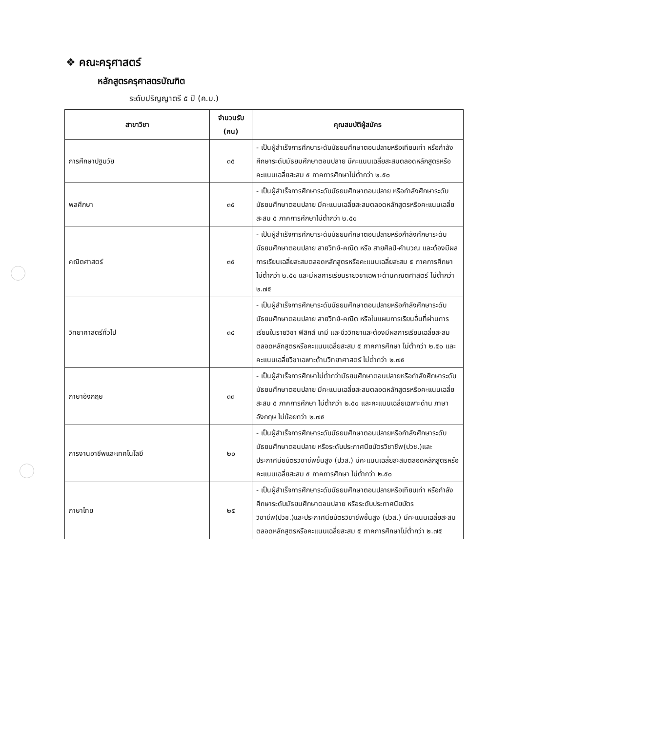❖ คณะครุศาสตร์
หลักสูตรครุศาสตรบัณฑิต
ระดับปริญญาตรี ๕ ปี (ค.บ.)
| สาขาวิชา | จำนวนรับ (คน) | คุณสมบัติผู้สมัคร |
| --- | --- | --- |
| การศึกษาปฐมวัย | ๓๕ | - เป็นผู้สำเร็จการศึกษาระดับมัธยมศึกษาตอนปลายหรือเทียบเท่า หรือกำลังศึกษาระดับมัธยมศึกษาตอนปลาย มีคะแนนเฉลี่ยสะสมตลอดหลักสูตรหรือคะแนนเฉลี่ยสะสม ๕ ภาคการศึกษาไม่ต่ำกว่า ๒.๕๐ |
| พลศึกษา | ๓๕ | - เป็นผู้สำเร็จการศึกษาระดับมัธยมศึกษาตอนปลาย หรือกำลังศึกษาระดับมัธยมศึกษาตอนปลาย มีคะแนนเฉลี่ยสะสมตลอดหลักสูตรหรือคะแนนเฉลี่ยสะสม ๕ ภาคการศึกษาไม่ต่ำกว่า ๒.๕๐ |
| คณิตศาสตร์ | ๓๕ | - เป็นผู้สำเร็จการศึกษาระดับมัธยมศึกษาตอนปลายหรือกำลังศึกษาระดับมัธยมศึกษาตอนปลาย สายวิทย์-คณิต หรือ สายศิลป์-คำนวณ และต้องมีผลการเรียนเฉลี่ยสะสมตลอดหลักสูตรหรือคะแนนเฉลี่ยสะสม ๕ ภาคการศึกษา ไม่ต่ำกว่า ๒.๕๐ และมีผลการเรียนรายวิชาเฉพาะด้านคณิตศาสตร์ ไม่ต่ำกว่า ๒.๗๕ |
| วิทยาศาสตร์ทั่วไป | ๓๔ | - เป็นผู้สำเร็จการศึกษาระดับมัธยมศึกษาตอนปลายหรือกำลังศึกษาระดับมัธยมศึกษาตอนปลาย สายวิทย์-คณิต หรือในแผนการเรียนอื่นที่ผ่านการเรียนในรายวิชา ฟิสิกส์ เคมี และชีววิทยาและต้องมีผลการเรียนเฉลี่ยสะสมตลอดหลักสูตรหรือคะแนนเฉลี่ยสะสม ๕ ภาคการศึกษา ไม่ต่ำกว่า ๒.๕๐ และคะแนนเฉลี่ยวิชาเฉพาะด้านวิทยาศาสตร์ ไม่ต่ำกว่า ๒.๗๕ |
| ภาษาอังกฤษ | ๓๓ | - เป็นผู้สำเร็จการศึกษาไม่ต่ำกว่ามัธยมศึกษาตอนปลายหรือกำลังศึกษาระดับมัธยมศึกษาตอนปลาย มีคะแนนเฉลี่ยสะสมตลอดหลักสูตรหรือคะแนนเฉลี่ยสะสม ๕ ภาคการศึกษา ไม่ต่ำกว่า ๒.๕๐ และคะแนนเฉลี่ยเฉพาะด้าน ภาษาอังกฤษ ไม่น้อยกว่า ๒.๗๕ |
| การงานอาชีพและเทคโนโลยี | ๒๐ | - เป็นผู้สำเร็จการศึกษาระดับมัธยมศึกษาตอนปลายหรือกำลังศึกษาระดับมัธยมศึกษาตอนปลาย หรือระดับประกาศนียบัตรวิชาชีพ(ปวช.)และประกาศนียบัตรวิชาชีพชั้นสูง (ปวส.) มีคะแนนเฉลี่ยสะสมตลอดหลักสูตรหรือคะแนนเฉลี่ยสะสม ๕ ภาคการศึกษา ไม่ต่ำกว่า ๒.๕๐ |
| ภาษาไทย | ๒๕ | - เป็นผู้สำเร็จการศึกษาระดับมัธยมศึกษาตอนปลายหรือเทียบเท่า หรือกำลังศึกษาระดับมัธยมศึกษาตอนปลาย หรือระดับประกาศนียบัตรวิชาชีพ(ปวช.)และประกาศนียบัตรวิชาชีพชั้นสูง (ปวส.) มีคะแนนเฉลี่ยสะสมตลอดหลักสูตรหรือคะแนนเฉลี่ยสะสม ๕ ภาคการศึกษาไม่ต่ำกว่า ๒.๗๕ |